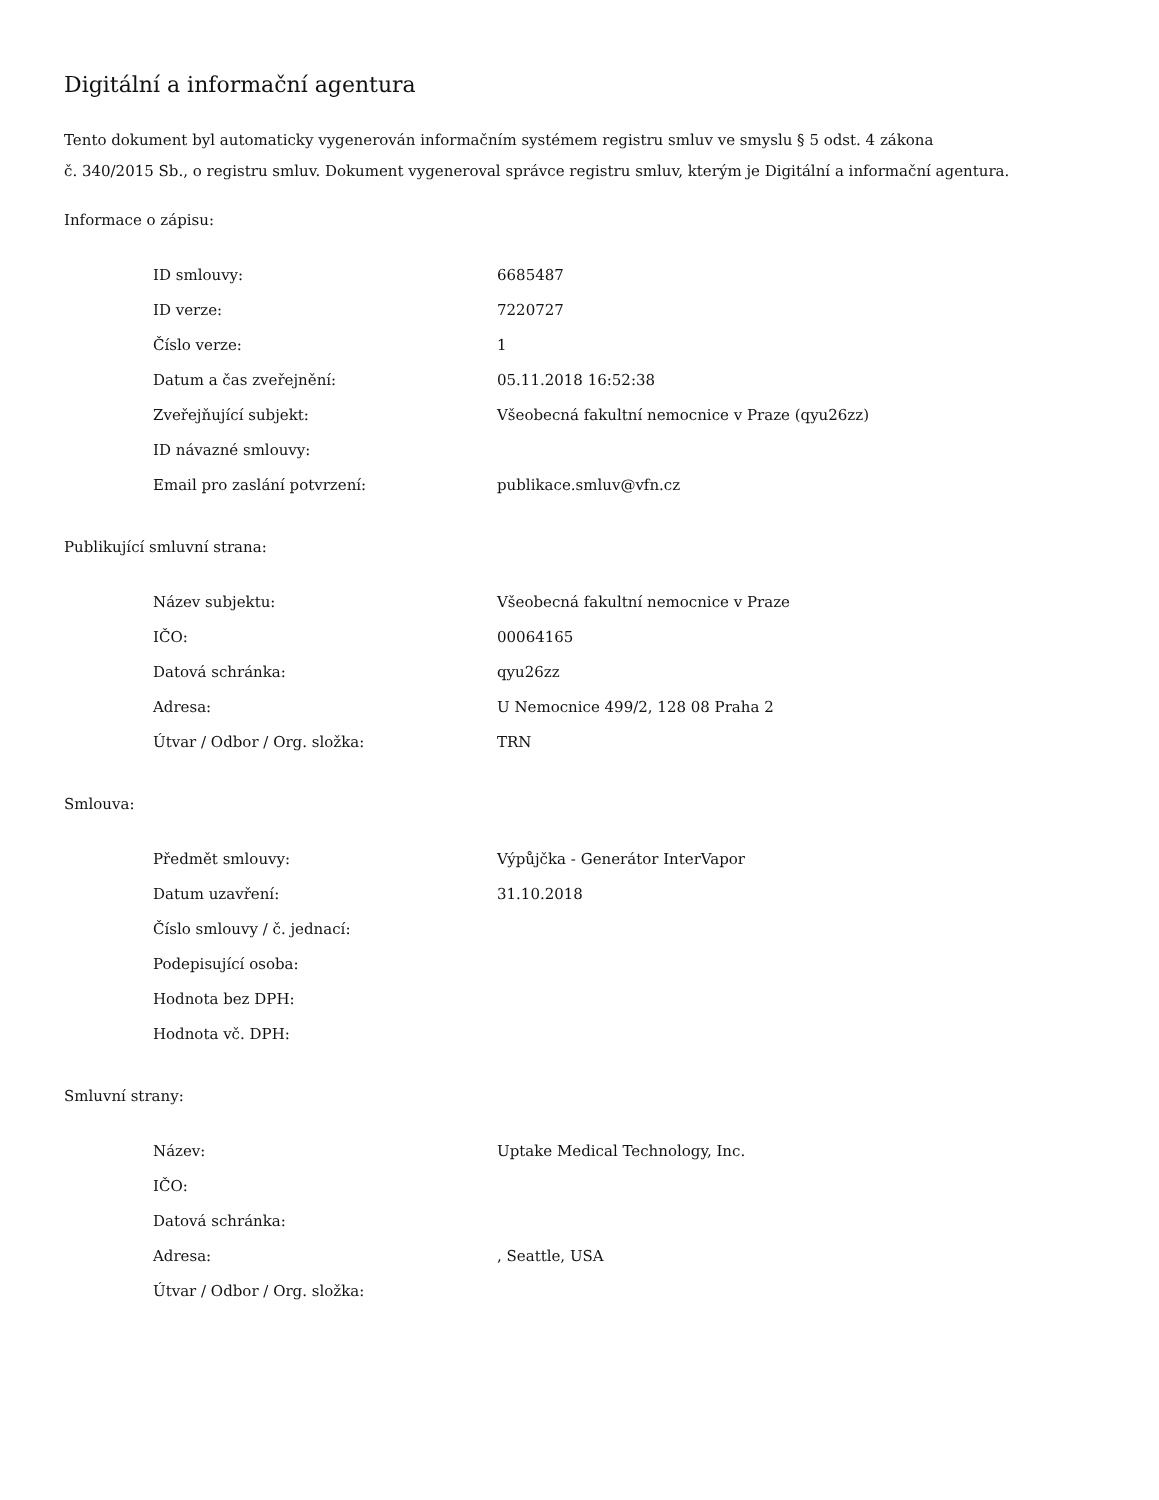Digitální a informační agentura
Tento dokument byl automaticky vygenerován informačním systémem registru smluv ve smyslu § 5 odst. 4 zákona
č. 340/2015 Sb., o registru smluv. Dokument vygeneroval správce registru smluv, kterým je Digitální a informační agentura.
Informace o zápisu:
| ID smlouvy: | 6685487 |
| ID verze: | 7220727 |
| Číslo verze: | 1 |
| Datum a čas zveřejnění: | 05.11.2018 16:52:38 |
| Zveřejňující subjekt: | Všeobecná fakultní nemocnice v Praze (qyu26zz) |
| ID návazné smlouvy: | |
| Email pro zaslání potvrzení: | publikace.smluv@vfn.cz |
Publikující smluvní strana:
| Název subjektu: | Všeobecná fakultní nemocnice v Praze |
| IČO: | 00064165 |
| Datová schránka: | qyu26zz |
| Adresa: | U Nemocnice 499/2, 128 08 Praha 2 |
| Útvar / Odbor / Org. složka: | TRN |
Smlouva:
| Předmět smlouvy: | Výpůjčka - Generátor InterVapor |
| Datum uzavření: | 31.10.2018 |
| Číslo smlouvy / č. jednací: | |
| Podepisující osoba: | |
| Hodnota bez DPH: | |
| Hodnota vč. DPH: | |
Smluvní strany:
| Název: | Uptake Medical Technology, Inc. |
| IČO: | |
| Datová schránka: | |
| Adresa: | , Seattle, USA |
| Útvar / Odbor / Org. složka: | |